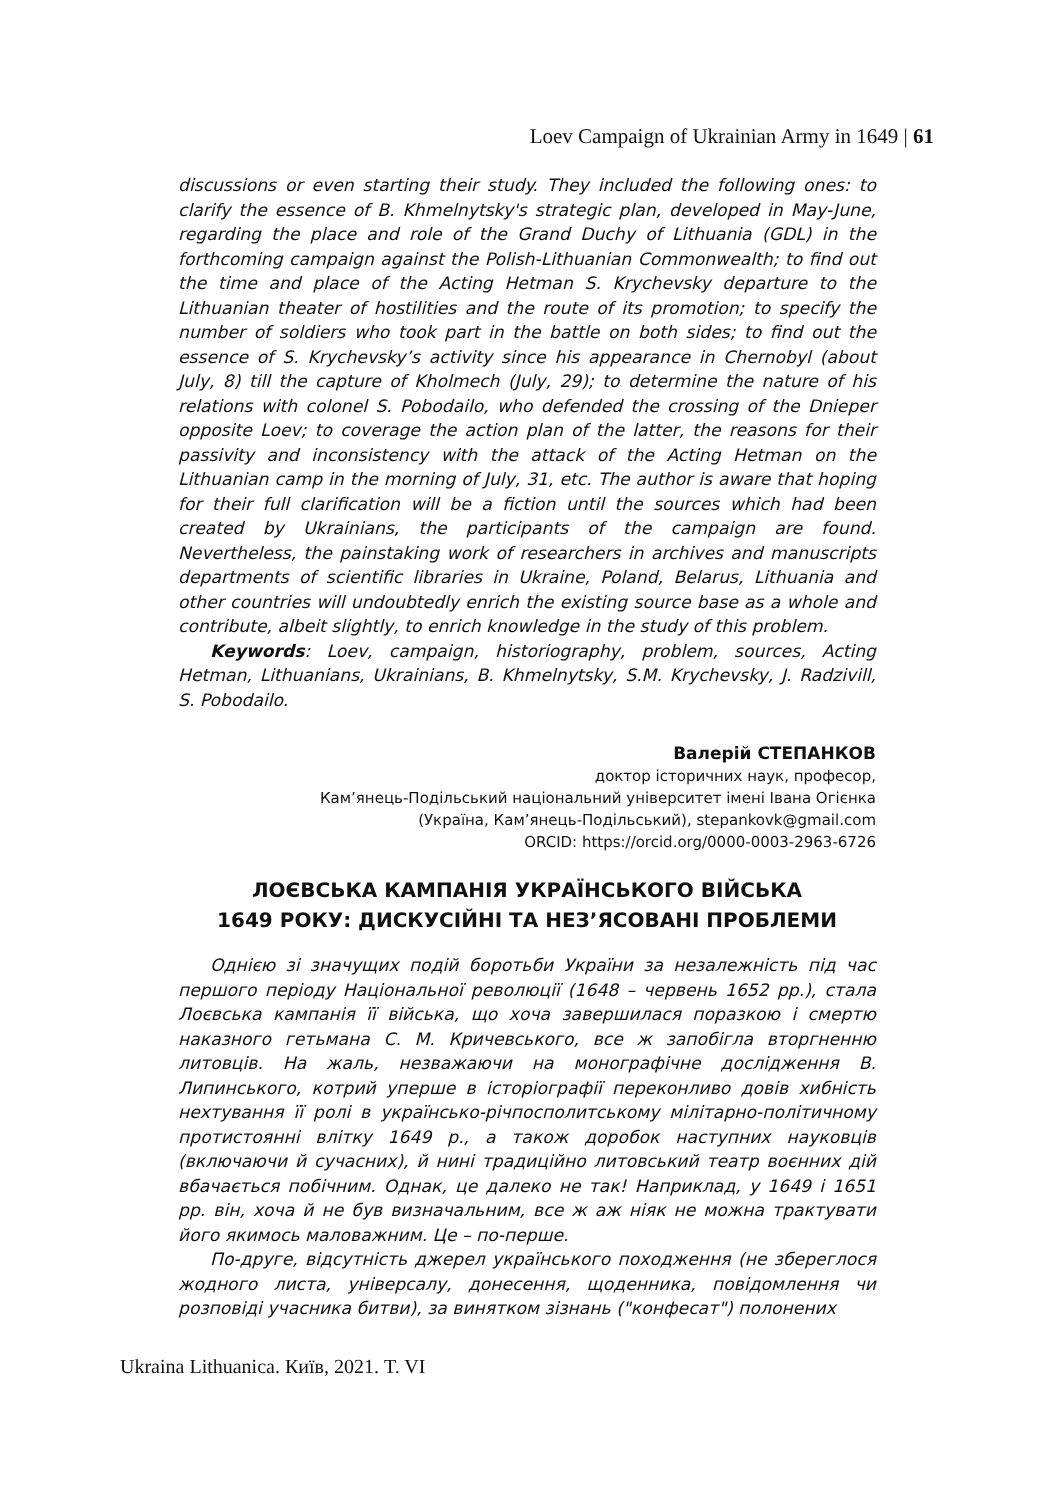Loev Campaign of Ukrainian Army in 1649 | 61
discussions or even starting their study. They included the following ones: to clarify the essence of B. Khmelnytsky's strategic plan, developed in May-June, regarding the place and role of the Grand Duchy of Lithuania (GDL) in the forthcoming campaign against the Polish-Lithuanian Commonwealth; to find out the time and place of the Acting Hetman S. Krychevsky departure to the Lithuanian theater of hostilities and the route of its promotion; to specify the number of soldiers who took part in the battle on both sides; to find out the essence of S. Krychevsky’s activity since his appearance in Chernobyl (about July, 8) till the capture of Kholmech (July, 29); to determine the nature of his relations with colonel S. Pobodailo, who defended the crossing of the Dnieper opposite Loev; to coverage the action plan of the latter, the reasons for their passivity and inconsistency with the attack of the Acting Hetman on the Lithuanian camp in the morning of July, 31, etc. The author is aware that hoping for their full clarification will be a fiction until the sources which had been created by Ukrainians, the participants of the campaign are found. Nevertheless, the painstaking work of researchers in archives and manuscripts departments of scientific libraries in Ukraine, Poland, Belarus, Lithuania and other countries will undoubtedly enrich the existing source base as a whole and contribute, albeit slightly, to enrich knowledge in the study of this problem.
Keywords: Loev, campaign, historiography, problem, sources, Acting Hetman, Lithuanians, Ukrainians, B. Khmelnytsky, S.M. Krychevsky, J. Radzivill, S. Pobodailo.
Валерій СТЕПАНКОВ
доктор історичних наук, професор,
Кам’янець-Подільський національний університет імені Івана Огієнка
(Україна, Кам’янець-Подільський), stepankovk@gmail.com
ORCID: https://orcid.org/0000-0003-2963-6726
ЛОЄВСЬКА КАМПАНІЯ УКРАЇНСЬКОГО ВІЙСЬКА
1649 РОКУ: ДИСКУСІЙНІ ТА НЕЗ’ЯСОВАНІ ПРОБЛЕМИ
Однією зі значущих подій боротьби України за незалежність під час першого періоду Національної революції (1648 – червень 1652 рр.), стала Лоєвська кампанія її війська, що хоча завершилася поразкою і смертю наказного гетьмана С. М. Кричевського, все ж запобігла вторгненню литовців. На жаль, незважаючи на монографічне дослідження В. Липинського, котрий уперше в історіографії переконливо довів хибність нехтування її ролі в українсько-річпосполитському мілітарно-політичному протистоянні влітку 1649 р., а також доробок наступних науковців (включаючи й сучасних), й нині традиційно литовський театр воєнних дій вбачається побічним. Однак, це далеко не так! Наприклад, у 1649 і 1651 рр. він, хоча й не був визначальним, все ж аж ніяк не можна трактувати його якимось маловажним. Це – по-перше.
По-друге, відсутність джерел українського походження (не збереглося жодного листа, універсалу, донесення, щоденника, повідомлення чи розповіді учасника битви), за винятком зізнань ("конфесат") полонених
Ukraina Lithuanica. Київ, 2021. T. VI